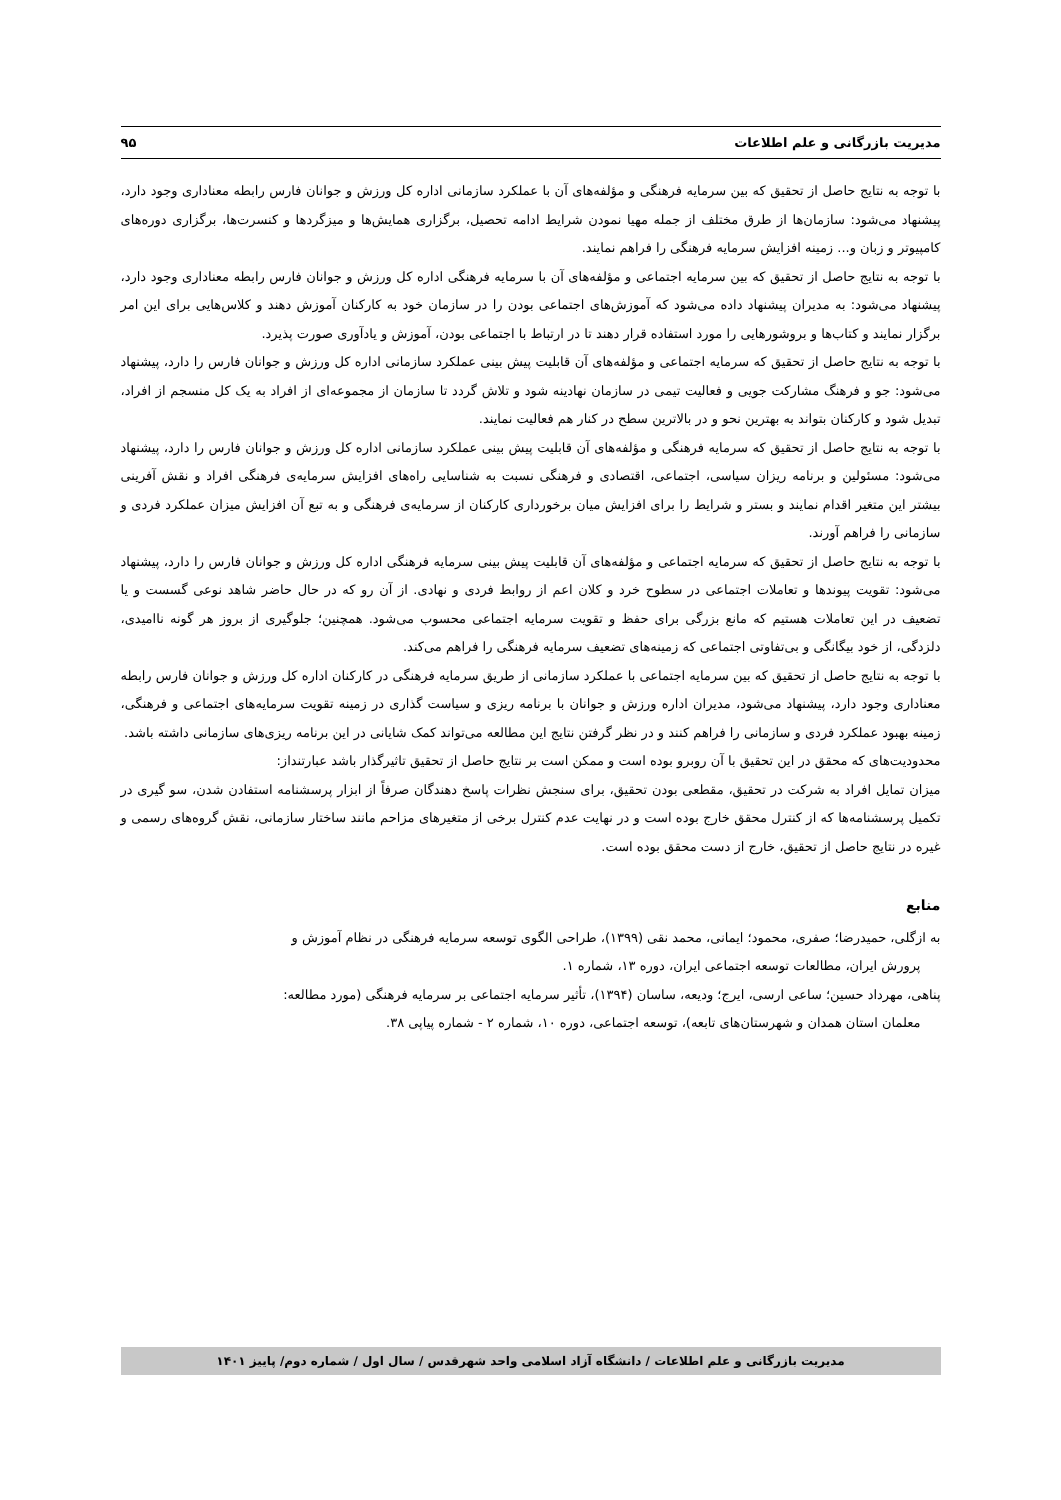مدیریت بازرگانی و علم اطلاعات ۹۵
با توجه به نتایج حاصل از تحقیق که بین سرمایه فرهنگی و مؤلفه‌های آن با عملکرد سازمانی اداره کل ورزش و جوانان فارس رابطه معناداری وجود دارد، پیشنهاد می‌شود: سازمان‌ها از طرق مختلف از جمله مهیا نمودن شرایط ادامه تحصیل، برگزاری همایش‌ها و میزگردها و کنسرت‌ها، برگزاری دوره‌های کامپیوتر و زبان و... زمینه افزایش سرمایه فرهنگی را فراهم نمایند.
با توجه به نتایج حاصل از تحقیق که بین سرمایه اجتماعی و مؤلفه‌های آن با سرمایه فرهنگی اداره کل ورزش و جوانان فارس رابطه معناداری وجود دارد، پیشنهاد می‌شود: به مدیران پیشنهاد داده می‌شود که آموزش‌های اجتماعی بودن را در سازمان خود به کارکنان آموزش دهند و کلاس‌هایی برای این امر برگزار نمایند و کتاب‌ها و بروشورهایی را مورد استفاده قرار دهند تا در ارتباط با اجتماعی بودن، آموزش و یادآوری صورت پذیرد.
با توجه به نتایج حاصل از تحقیق که سرمایه اجتماعی و مؤلفه‌های آن قابلیت پیش بینی عملکرد سازمانی اداره کل ورزش و جوانان فارس را دارد، پیشنهاد می‌شود: جو و فرهنگ مشارکت جویی و فعالیت تیمی در سازمان نهادینه شود و تلاش گردد تا سازمان از مجموعه‌ای از افراد به یک کل منسجم از افراد، تبدیل شود و کارکنان بتواند به بهترین نحو و در بالاترین سطح در کنار هم فعالیت نمایند.
با توجه به نتایج حاصل از تحقیق که سرمایه فرهنگی و مؤلفه‌های آن قابلیت پیش بینی عملکرد سازمانی اداره کل ورزش و جوانان فارس را دارد، پیشنهاد می‌شود: مسئولین و برنامه ریزان سیاسی، اجتماعی، اقتصادی و فرهنگی نسبت به شناسایی راه‌های افزایش سرمایه‌ی فرهنگی افراد و نقش آفرینی بیشتر این متغیر اقدام نمایند و بستر و شرایط را برای افزایش میان برخورداری کارکنان از سرمایه‌ی فرهنگی و به تبع آن افزایش میزان عملکرد فردی و سازمانی را فراهم آورند.
با توجه به نتایج حاصل از تحقیق که سرمایه اجتماعی و مؤلفه‌های آن قابلیت پیش بینی سرمایه فرهنگی اداره کل ورزش و جوانان فارس را دارد، پیشنهاد می‌شود: تقویت پیوندها و تعاملات اجتماعی در سطوح خرد و کلان اعم از روابط فردی و نهادی. از آن رو که در حال حاضر شاهد نوعی گسست و یا تضعیف در این تعاملات هستیم که مانع بزرگی برای حفظ و تقویت سرمایه اجتماعی محسوب می‌شود. همچنین؛ جلوگیری از بروز هر گونه ناامیدی، دلزدگی، از خود بیگانگی و بی‌تفاوتی اجتماعی که زمینه‌های تضعیف سرمایه فرهنگی را فراهم می‌کند.
با توجه به نتایج حاصل از تحقیق که بین سرمایه اجتماعی با عملکرد سازمانی از طریق سرمایه فرهنگی در کارکنان اداره کل ورزش و جوانان فارس رابطه معناداری وجود دارد، پیشنهاد می‌شود، مدیران اداره ورزش و جوانان با برنامه ریزی و سیاست گذاری در زمینه تقویت سرمایه‌های اجتماعی و فرهنگی، زمینه بهبود عملکرد فردی و سازمانی را فراهم کنند و در نظر گرفتن نتایج این مطالعه می‌تواند کمک شایانی در این برنامه ریزی‌های سازمانی داشته باشد.
محدودیت‌های که محقق در این تحقیق با آن روبرو بوده است و ممکن است بر نتایج حاصل از تحقیق تاثیرگذار باشد عبارتنداز:
میزان تمایل افراد به شرکت در تحقیق، مقطعی بودن تحقیق، برای سنجش نظرات پاسخ دهندگان صرفاً از ابزار پرسشنامه استفادن شدن، سو گیری در تکمیل پرسشنامه‌ها که از کنترل محقق خارج بوده است و در نهایت عدم کنترل برخی از متغیرهای مزاحم مانند ساختار سازمانی، نقش گروه‌های رسمی و غیره در نتایج حاصل از تحقیق، خارج از دست محقق بوده است.
منابع
به ازگلی، حمیدرضا؛ صفری، محمود؛ ایمانی، محمد نقی (۱۳۹۹)، طراحی الگوی توسعه سرمایه فرهنگی در نظام آموزش و
پرورش ایران، مطالعات توسعه اجتماعی ایران، دوره ۱۳، شماره ۱.
پناهی، مهرداد حسین؛ ساعی ارسی، ایرج؛ ودیعه، ساسان (۱۳۹۴)، تأثیر سرمایه اجتماعی بر سرمایه فرهنگی (مورد مطالعه:
معلمان استان همدان و شهرستان‌های تابعه)، توسعه اجتماعی، دوره ۱۰، شماره ۲ - شماره پیاپی ۳۸.
مدیریت بازرگانی و علم اطلاعات / دانشگاه آزاد اسلامی واحد شهرقدس / سال اول / شماره دوم/ پاییز ۱۴۰۱